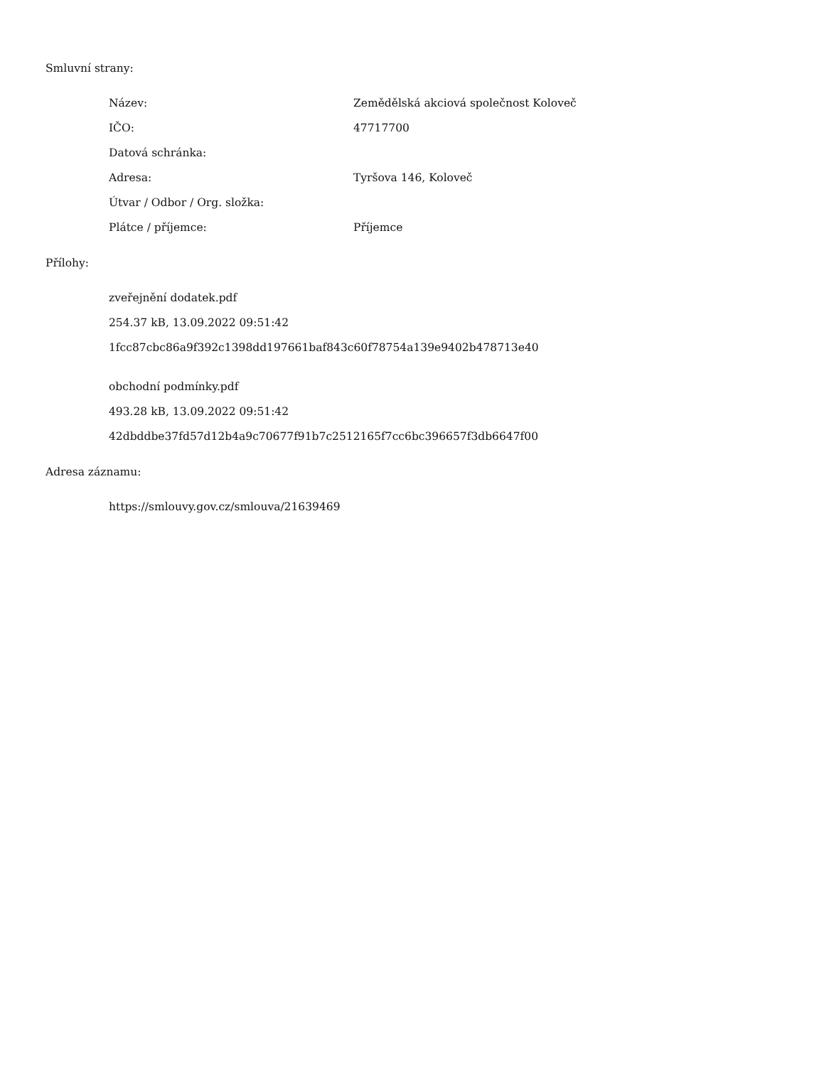Smluvní strany:
| Název: | Zemědělská akciová společnost Koloveč |
| IČO: | 47717700 |
| Datová schránka: | |
| Adresa: | Tyršova 146, Koloveč |
| Útvar / Odbor / Org. složka: | |
| Plátce / příjemce: | Příjemce |
Přílohy:
zveřejnění dodatek.pdf
254.37 kB, 13.09.2022 09:51:42
1fcc87cbc86a9f392c1398dd197661baf843c60f78754a139e9402b478713e40
obchodní podmínky.pdf
493.28 kB, 13.09.2022 09:51:42
42dbddbe37fd57d12b4a9c70677f91b7c2512165f7cc6bc396657f3db6647f00
Adresa záznamu:
https://smlouvy.gov.cz/smlouva/21639469